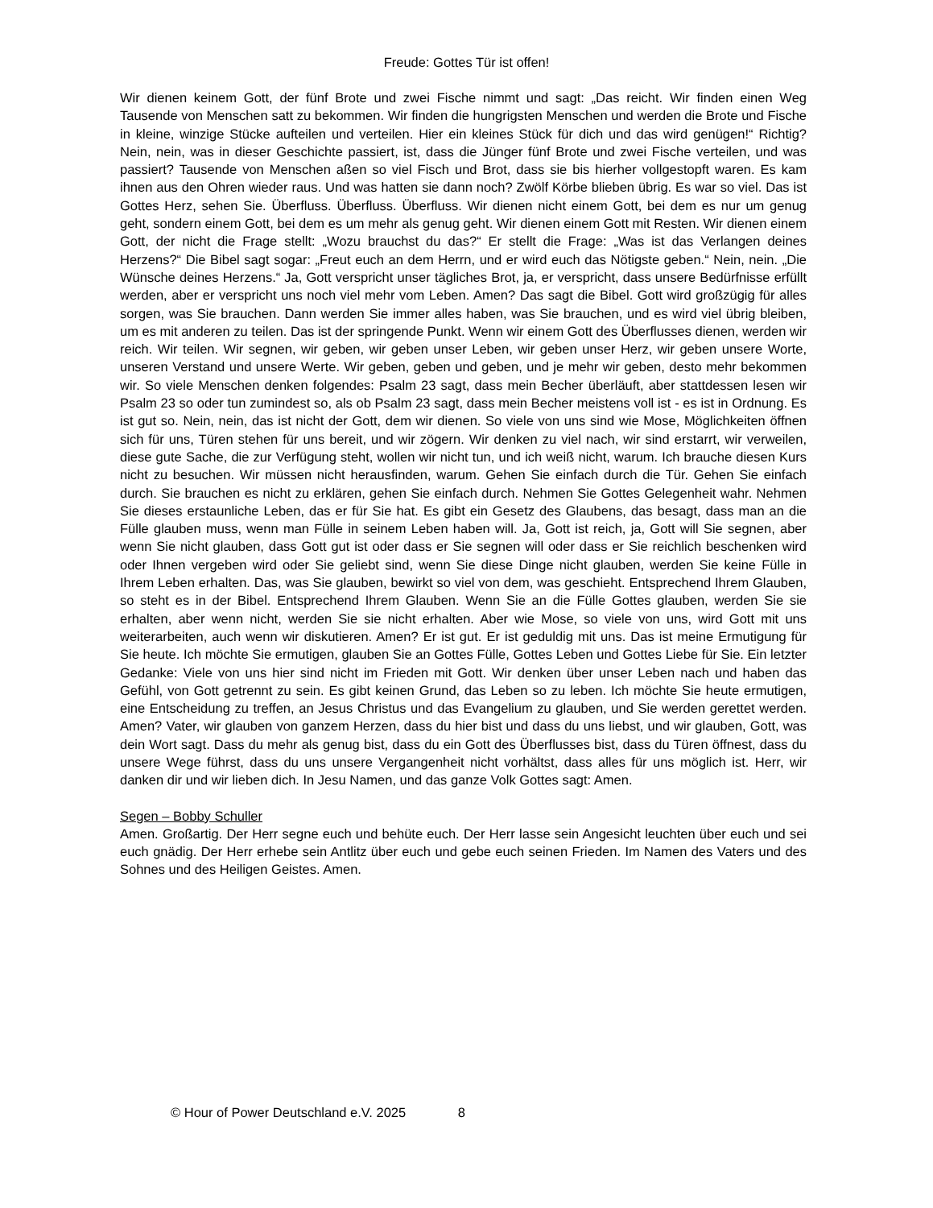Freude: Gottes Tür ist offen!
Wir dienen keinem Gott, der fünf Brote und zwei Fische nimmt und sagt: „Das reicht. Wir finden einen Weg Tausende von Menschen satt zu bekommen. Wir finden die hungrigsten Menschen und werden die Brote und Fische in kleine, winzige Stücke aufteilen und verteilen. Hier ein kleines Stück für dich und das wird genügen!“ Richtig? Nein, nein, was in dieser Geschichte passiert, ist, dass die Jünger fünf Brote und zwei Fische verteilen, und was passiert? Tausende von Menschen aßen so viel Fisch und Brot, dass sie bis hierher vollgestopft waren. Es kam ihnen aus den Ohren wieder raus. Und was hatten sie dann noch? Zwölf Körbe blieben übrig. Es war so viel. Das ist Gottes Herz, sehen Sie. Überfluss. Überfluss. Überfluss. Wir dienen nicht einem Gott, bei dem es nur um genug geht, sondern einem Gott, bei dem es um mehr als genug geht. Wir dienen einem Gott mit Resten. Wir dienen einem Gott, der nicht die Frage stellt: „Wozu brauchst du das?“ Er stellt die Frage: „Was ist das Verlangen deines Herzens?“ Die Bibel sagt sogar: „Freut euch an dem Herrn, und er wird euch das Nötigste geben.“ Nein, nein. „Die Wünsche deines Herzens.“ Ja, Gott verspricht unser tägliches Brot, ja, er verspricht, dass unsere Bedürfnisse erfüllt werden, aber er verspricht uns noch viel mehr vom Leben. Amen? Das sagt die Bibel. Gott wird großzügig für alles sorgen, was Sie brauchen. Dann werden Sie immer alles haben, was Sie brauchen, und es wird viel übrig bleiben, um es mit anderen zu teilen. Das ist der springende Punkt. Wenn wir einem Gott des Überflusses dienen, werden wir reich. Wir teilen. Wir segnen, wir geben, wir geben unser Leben, wir geben unser Herz, wir geben unsere Worte, unseren Verstand und unsere Werte. Wir geben, geben und geben, und je mehr wir geben, desto mehr bekommen wir. So viele Menschen denken folgendes: Psalm 23 sagt, dass mein Becher überläuft, aber stattdessen lesen wir Psalm 23 so oder tun zumindest so, als ob Psalm 23 sagt, dass mein Becher meistens voll ist - es ist in Ordnung. Es ist gut so. Nein, nein, das ist nicht der Gott, dem wir dienen. So viele von uns sind wie Mose, Möglichkeiten öffnen sich für uns, Türen stehen für uns bereit, und wir zögern. Wir denken zu viel nach, wir sind erstarrt, wir verweilen, diese gute Sache, die zur Verfügung steht, wollen wir nicht tun, und ich weiß nicht, warum. Ich brauche diesen Kurs nicht zu besuchen. Wir müssen nicht herausfinden, warum. Gehen Sie einfach durch die Tür. Gehen Sie einfach durch. Sie brauchen es nicht zu erklären, gehen Sie einfach durch. Nehmen Sie Gottes Gelegenheit wahr. Nehmen Sie dieses erstaunliche Leben, das er für Sie hat. Es gibt ein Gesetz des Glaubens, das besagt, dass man an die Fülle glauben muss, wenn man Fülle in seinem Leben haben will. Ja, Gott ist reich, ja, Gott will Sie segnen, aber wenn Sie nicht glauben, dass Gott gut ist oder dass er Sie segnen will oder dass er Sie reichlich beschenken wird oder Ihnen vergeben wird oder Sie geliebt sind, wenn Sie diese Dinge nicht glauben, werden Sie keine Fülle in Ihrem Leben erhalten. Das, was Sie glauben, bewirkt so viel von dem, was geschieht. Entsprechend Ihrem Glauben, so steht es in der Bibel. Entsprechend Ihrem Glauben. Wenn Sie an die Fülle Gottes glauben, werden Sie sie erhalten, aber wenn nicht, werden Sie sie nicht erhalten. Aber wie Mose, so viele von uns, wird Gott mit uns weiterarbeiten, auch wenn wir diskutieren. Amen? Er ist gut. Er ist geduldig mit uns. Das ist meine Ermutigung für Sie heute. Ich möchte Sie ermutigen, glauben Sie an Gottes Fülle, Gottes Leben und Gottes Liebe für Sie. Ein letzter Gedanke: Viele von uns hier sind nicht im Frieden mit Gott. Wir denken über unser Leben nach und haben das Gefühl, von Gott getrennt zu sein. Es gibt keinen Grund, das Leben so zu leben. Ich möchte Sie heute ermutigen, eine Entscheidung zu treffen, an Jesus Christus und das Evangelium zu glauben, und Sie werden gerettet werden. Amen? Vater, wir glauben von ganzem Herzen, dass du hier bist und dass du uns liebst, und wir glauben, Gott, was dein Wort sagt. Dass du mehr als genug bist, dass du ein Gott des Überflusses bist, dass du Türen öffnest, dass du unsere Wege führst, dass du uns unsere Vergangenheit nicht vorhältst, dass alles für uns möglich ist. Herr, wir danken dir und wir lieben dich. In Jesu Namen, und das ganze Volk Gottes sagt: Amen.
Segen – Bobby Schuller
Amen. Großartig. Der Herr segne euch und behüte euch. Der Herr lasse sein Angesicht leuchten über euch und sei euch gnädig. Der Herr erhebe sein Antlitz über euch und gebe euch seinen Frieden. Im Namen des Vaters und des Sohnes und des Heiligen Geistes. Amen.
© Hour of Power Deutschland e.V. 2025 8